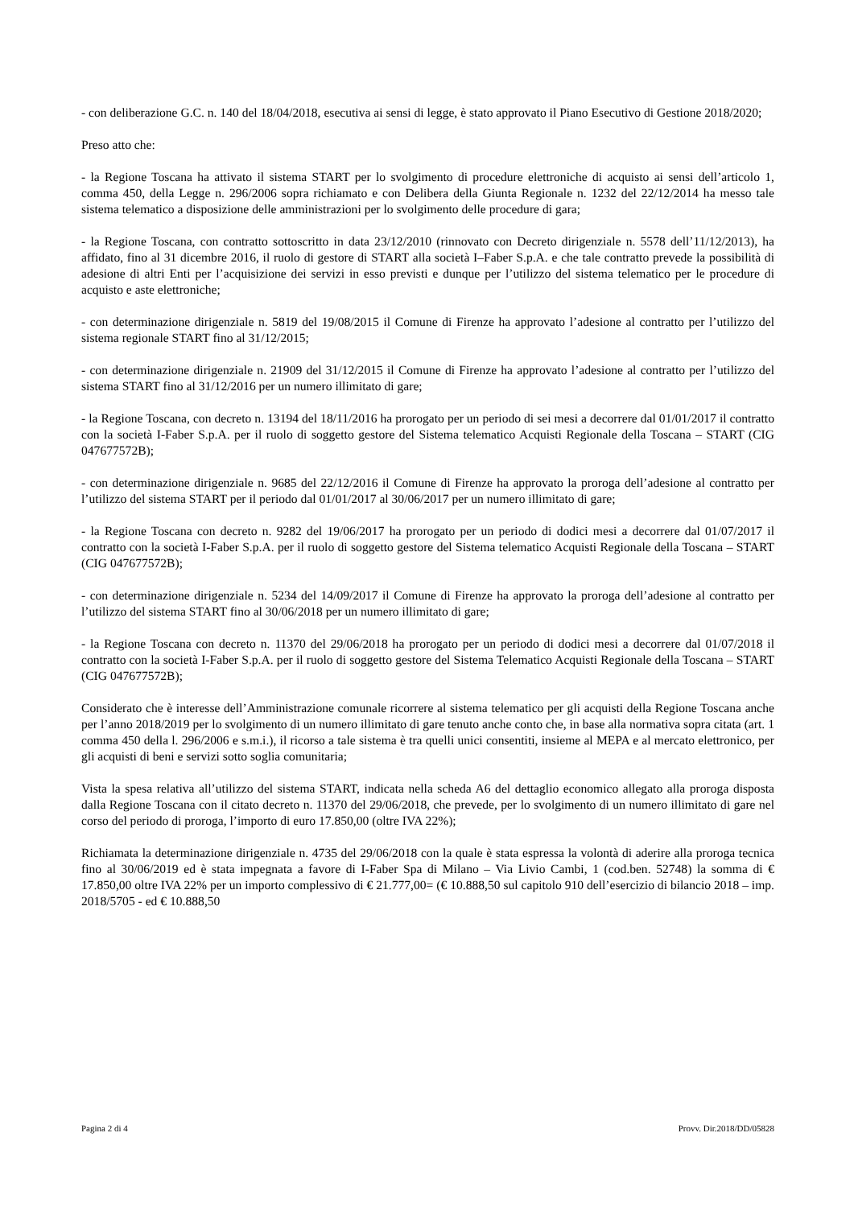- con deliberazione G.C. n. 140 del 18/04/2018, esecutiva ai sensi di legge, è stato approvato il Piano Esecutivo di Gestione 2018/2020;
Preso atto che:
- la Regione Toscana ha attivato il sistema START per lo svolgimento di procedure elettroniche di acquisto ai sensi dell’articolo 1, comma 450, della Legge n. 296/2006 sopra richiamato e con Delibera della Giunta Regionale n. 1232 del 22/12/2014 ha messo tale sistema telematico a disposizione delle amministrazioni per lo svolgimento delle procedure di gara;
- la Regione Toscana, con contratto sottoscritto in data 23/12/2010 (rinnovato con Decreto dirigenziale n. 5578 dell’11/12/2013), ha affidato, fino al 31 dicembre 2016, il ruolo di gestore di START alla società I–Faber S.p.A. e che tale contratto prevede la possibilità di adesione di altri Enti per l’acquisizione dei servizi in esso previsti e dunque per l’utilizzo del sistema telematico per le procedure di acquisto e aste elettroniche;
- con determinazione dirigenziale n. 5819 del 19/08/2015 il Comune di Firenze ha approvato l’adesione al contratto per l’utilizzo del sistema regionale START fino al 31/12/2015;
- con determinazione dirigenziale n. 21909 del 31/12/2015 il Comune di Firenze ha approvato l’adesione al contratto per l’utilizzo del sistema START fino al 31/12/2016 per un numero illimitato di gare;
- la Regione Toscana, con decreto n. 13194 del 18/11/2016 ha prorogato per un periodo di sei mesi a decorrere dal 01/01/2017 il contratto con la società I-Faber S.p.A. per il ruolo di soggetto gestore del Sistema telematico Acquisti Regionale della Toscana – START (CIG 047677572B);
- con determinazione dirigenziale n. 9685 del 22/12/2016 il Comune di Firenze ha approvato la proroga dell’adesione al contratto per l’utilizzo del sistema START per il periodo dal 01/01/2017 al 30/06/2017 per un numero illimitato di gare;
- la Regione Toscana con decreto n. 9282 del 19/06/2017 ha prorogato per un periodo di dodici mesi a decorrere dal 01/07/2017 il contratto con la società I-Faber S.p.A. per il ruolo di soggetto gestore del Sistema telematico Acquisti Regionale della Toscana – START (CIG 047677572B);
- con determinazione dirigenziale n. 5234 del 14/09/2017 il Comune di Firenze ha approvato la proroga dell’adesione al contratto per l’utilizzo del sistema START fino al 30/06/2018 per un numero illimitato di gare;
- la Regione Toscana con decreto n. 11370 del 29/06/2018 ha prorogato per un periodo di dodici mesi a decorrere dal 01/07/2018 il contratto con la società I-Faber S.p.A. per il ruolo di soggetto gestore del Sistema Telematico Acquisti Regionale della Toscana – START (CIG 047677572B);
Considerato che è interesse dell’Amministrazione comunale ricorrere al sistema telematico per gli acquisti della Regione Toscana anche per l’anno 2018/2019 per lo svolgimento di un numero illimitato di gare tenuto anche conto che, in base alla normativa sopra citata (art. 1 comma 450 della l. 296/2006 e s.m.i.), il ricorso a tale sistema è tra quelli unici consentiti, insieme al MEPA e al mercato elettronico, per gli acquisti di beni e servizi sotto soglia comunitaria;
Vista la spesa relativa all’utilizzo del sistema START, indicata nella scheda A6 del dettaglio economico allegato alla proroga disposta dalla Regione Toscana con il citato decreto n. 11370 del 29/06/2018, che prevede, per lo svolgimento di un numero illimitato di gare nel corso del periodo di proroga, l’importo di euro 17.850,00 (oltre IVA 22%);
Richiamata la determinazione dirigenziale n. 4735 del 29/06/2018 con la quale è stata espressa la volontà di aderire alla proroga tecnica fino al 30/06/2019 ed è stata impegnata a favore di I-Faber Spa di Milano – Via Livio Cambi, 1 (cod.ben. 52748) la somma di € 17.850,00 oltre IVA 22% per un importo complessivo di € 21.777,00= (€ 10.888,50 sul capitolo 910 dell’esercizio di bilancio 2018 – imp. 2018/5705 - ed € 10.888,50
Pagina 2 di 4 Provv. Dir.2018/DD/05828